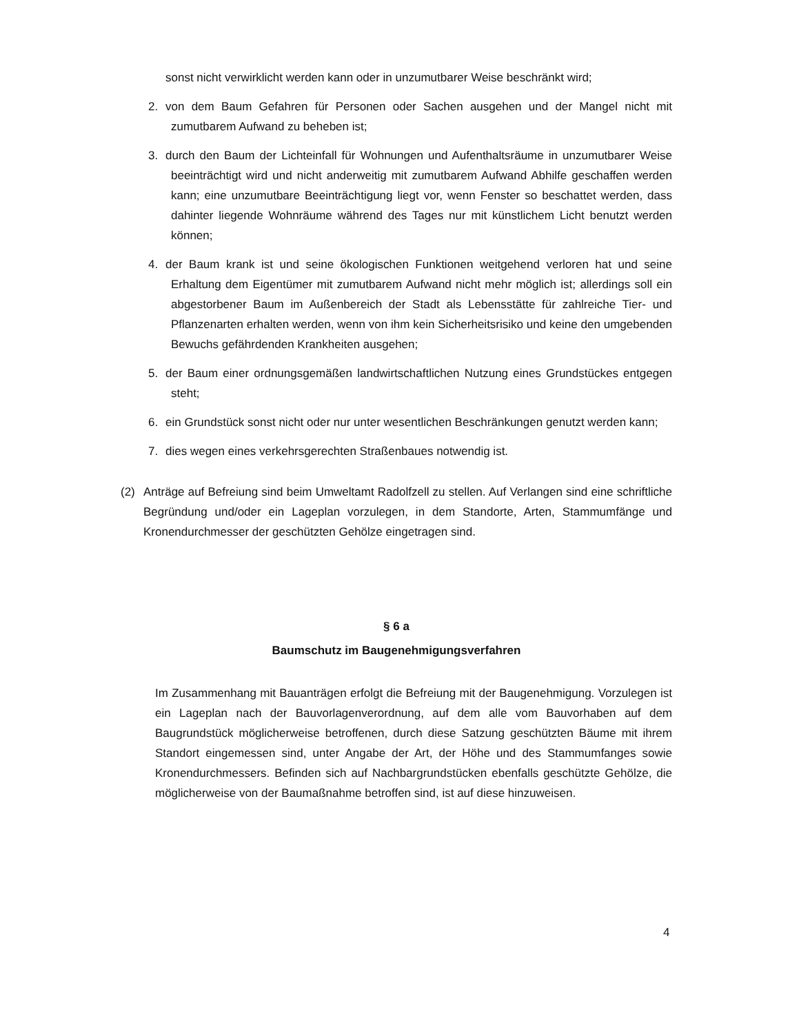sonst nicht verwirklicht werden kann oder in unzumutbarer Weise beschränkt wird;
2. von dem Baum Gefahren für Personen oder Sachen ausgehen und der Mangel nicht mit zumutbarem Aufwand zu beheben ist;
3. durch den Baum der Lichteinfall für Wohnungen und Aufenthaltsräume in unzumutbarer Weise beeinträchtigt wird und nicht anderweitig mit zumutbarem Aufwand Abhilfe geschaffen werden kann; eine unzumutbare Beeinträchtigung liegt vor, wenn Fenster so beschattet werden, dass dahinter liegende Wohnräume während des Tages nur mit künstlichem Licht benutzt werden können;
4. der Baum krank ist und seine ökologischen Funktionen weitgehend verloren hat und seine Erhaltung dem Eigentümer mit zumutbarem Aufwand nicht mehr möglich ist; allerdings soll ein abgestorbener Baum im Außenbereich der Stadt als Lebensstätte für zahlreiche Tier- und Pflanzenarten erhalten werden, wenn von ihm kein Sicherheitsrisiko und keine den umgebenden Bewuchs gefährdenden Krankheiten ausgehen;
5. der Baum einer ordnungsgemäßen landwirtschaftlichen Nutzung eines Grundstückes entgegen steht;
6. ein Grundstück sonst nicht oder nur unter wesentlichen Beschränkungen genutzt werden kann;
7. dies wegen eines verkehrsgerechten Straßenbaues notwendig ist.
(2) Anträge auf Befreiung sind beim Umweltamt Radolfzell zu stellen. Auf Verlangen sind eine schriftliche Begründung und/oder ein Lageplan vorzulegen, in dem Standorte, Arten, Stammumfänge und Kronendurchmesser der geschützten Gehölze eingetragen sind.
§ 6 a
Baumschutz im Baugenehmigungsverfahren
Im Zusammenhang mit Bauanträgen erfolgt die Befreiung mit der Baugenehmigung. Vorzulegen ist ein Lageplan nach der Bauvorlagenverordnung, auf dem alle vom Bauvorhaben auf dem Baugrundstück möglicherweise betroffenen, durch diese Satzung geschützten Bäume mit ihrem Standort eingemessen sind, unter Angabe der Art, der Höhe und des Stammumfanges sowie Kronendurchmessers. Befinden sich auf Nachbargrundstücken ebenfalls geschützte Gehölze, die möglicherweise von der Baumaßnahme betroffen sind, ist auf diese hinzuweisen.
4